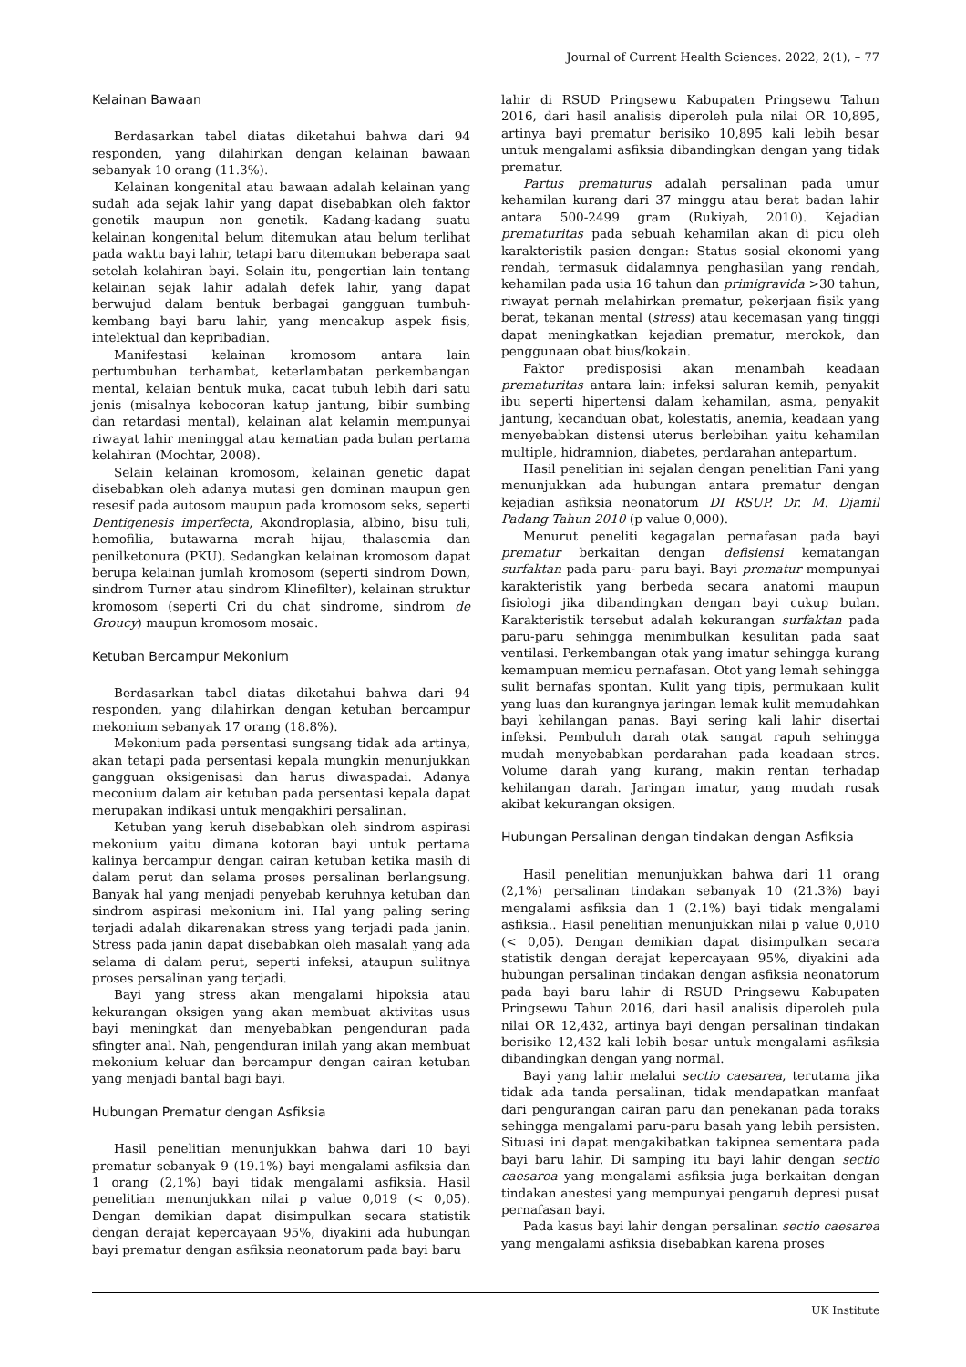Journal of Current Health Sciences. 2022, 2(1), – 77
Kelainan Bawaan
Berdasarkan tabel diatas diketahui bahwa dari 94 responden, yang dilahirkan dengan kelainan bawaan sebanyak 10 orang (11.3%).
Kelainan kongenital atau bawaan adalah kelainan yang sudah ada sejak lahir yang dapat disebabkan oleh faktor genetik maupun non genetik. Kadang-kadang suatu kelainan kongenital belum ditemukan atau belum terlihat pada waktu bayi lahir, tetapi baru ditemukan beberapa saat setelah kelahiran bayi. Selain itu, pengertian lain tentang kelainan sejak lahir adalah defek lahir, yang dapat berwujud dalam bentuk berbagai gangguan tumbuh-kembang bayi baru lahir, yang mencakup aspek fisis, intelektual dan kepribadian.
Manifestasi kelainan kromosom antara lain pertumbuhan terhambat, keterlambatan perkembangan mental, kelaian bentuk muka, cacat tubuh lebih dari satu jenis (misalnya kebocoran katup jantung, bibir sumbing dan retardasi mental), kelainan alat kelamin mempunyai riwayat lahir meninggal atau kematian pada bulan pertama kelahiran (Mochtar, 2008).
Selain kelainan kromosom, kelainan genetic dapat disebabkan oleh adanya mutasi gen dominan maupun gen resesif pada autosom maupun pada kromosom seks, seperti Dentigenesis imperfecta, Akondroplasia, albino, bisu tuli, hemofilia, butawarna merah hijau, thalasemia dan penilketonura (PKU). Sedangkan kelainan kromosom dapat berupa kelainan jumlah kromosom (seperti sindrom Down, sindrom Turner atau sindrom Klinefilter), kelainan struktur kromosom (seperti Cri du chat sindrome, sindrom de Groucy) maupun kromosom mosaic.
Ketuban Bercampur Mekonium
Berdasarkan tabel diatas diketahui bahwa dari 94 responden, yang dilahirkan dengan ketuban bercampur mekonium sebanyak 17 orang (18.8%).
Mekonium pada persentasi sungsang tidak ada artinya, akan tetapi pada persentasi kepala mungkin menunjukkan gangguan oksigenisasi dan harus diwaspadai. Adanya meconium dalam air ketuban pada persentasi kepala dapat merupakan indikasi untuk mengakhiri persalinan.
Ketuban yang keruh disebabkan oleh sindrom aspirasi mekonium yaitu dimana kotoran bayi untuk pertama kalinya bercampur dengan cairan ketuban ketika masih di dalam perut dan selama proses persalinan berlangsung. Banyak hal yang menjadi penyebab keruhnya ketuban dan sindrom aspirasi mekonium ini. Hal yang paling sering terjadi adalah dikarenakan stress yang terjadi pada janin. Stress pada janin dapat disebabkan oleh masalah yang ada selama di dalam perut, seperti infeksi, ataupun sulitnya proses persalinan yang terjadi.
Bayi yang stress akan mengalami hipoksia atau kekurangan oksigen yang akan membuat aktivitas usus bayi meningkat dan menyebabkan pengenduran pada sfingter anal. Nah, pengenduran inilah yang akan membuat mekonium keluar dan bercampur dengan cairan ketuban yang menjadi bantal bagi bayi.
Hubungan Prematur dengan Asfiksia
Hasil penelitian menunjukkan bahwa dari 10 bayi prematur sebanyak 9 (19.1%) bayi mengalami asfiksia dan 1 orang (2,1%) bayi tidak mengalami asfiksia. Hasil penelitian menunjukkan nilai p value 0,019 (< 0,05). Dengan demikian dapat disimpulkan secara statistik dengan derajat kepercayaan 95%, diyakini ada hubungan bayi prematur dengan asfiksia neonatorum pada bayi baru
lahir di RSUD Pringsewu Kabupaten Pringsewu Tahun 2016, dari hasil analisis diperoleh pula nilai OR 10,895, artinya bayi prematur berisiko 10,895 kali lebih besar untuk mengalami asfiksia dibandingkan dengan yang tidak prematur.
Partus prematurus adalah persalinan pada umur kehamilan kurang dari 37 minggu atau berat badan lahir antara 500-2499 gram (Rukiyah, 2010). Kejadian prematuritas pada sebuah kehamilan akan di picu oleh karakteristik pasien dengan: Status sosial ekonomi yang rendah, termasuk didalamnya penghasilan yang rendah, kehamilan pada usia 16 tahun dan primigravida >30 tahun, riwayat pernah melahirkan prematur, pekerjaan fisik yang berat, tekanan mental (stress) atau kecemasan yang tinggi dapat meningkatkan kejadian prematur, merokok, dan penggunaan obat bius/kokain.
Faktor predisposisi akan menambah keadaan prematuritas antara lain: infeksi saluran kemih, penyakit ibu seperti hipertensi dalam kehamilan, asma, penyakit jantung, kecanduan obat, kolestatis, anemia, keadaan yang menyebabkan distensi uterus berlebihan yaitu kehamilan multiple, hidramnion, diabetes, perdarahan antepartum.
Hasil penelitian ini sejalan dengan penelitian Fani yang menunjukkan ada hubungan antara prematur dengan kejadian asfiksia neonatorum DI RSUP. Dr. M. Djamil Padang Tahun 2010 (p value 0,000).
Menurut peneliti kegagalan pernafasan pada bayi prematur berkaitan dengan defisiensi kematangan surfaktan pada paru- paru bayi. Bayi prematur mempunyai karakteristik yang berbeda secara anatomi maupun fisiologi jika dibandingkan dengan bayi cukup bulan. Karakteristik tersebut adalah kekurangan surfaktan pada paru-paru sehingga menimbulkan kesulitan pada saat ventilasi. Perkembangan otak yang imatur sehingga kurang kemampuan memicu pernafasan. Otot yang lemah sehingga sulit bernafas spontan. Kulit yang tipis, permukaan kulit yang luas dan kurangnya jaringan lemak kulit memudahkan bayi kehilangan panas. Bayi sering kali lahir disertai infeksi. Pembuluh darah otak sangat rapuh sehingga mudah menyebabkan perdarahan pada keadaan stres. Volume darah yang kurang, makin rentan terhadap kehilangan darah. Jaringan imatur, yang mudah rusak akibat kekurangan oksigen.
Hubungan Persalinan dengan tindakan dengan Asfiksia
Hasil penelitian menunjukkan bahwa dari 11 orang (2,1%) persalinan tindakan sebanyak 10 (21.3%) bayi mengalami asfiksia dan 1 (2.1%) bayi tidak mengalami asfiksia.. Hasil penelitian menunjukkan nilai p value 0,010 (< 0,05). Dengan demikian dapat disimpulkan secara statistik dengan derajat kepercayaan 95%, diyakini ada hubungan persalinan tindakan dengan asfiksia neonatorum pada bayi baru lahir di RSUD Pringsewu Kabupaten Pringsewu Tahun 2016, dari hasil analisis diperoleh pula nilai OR 12,432, artinya bayi dengan persalinan tindakan berisiko 12,432 kali lebih besar untuk mengalami asfiksia dibandingkan dengan yang normal.
Bayi yang lahir melalui sectio caesarea, terutama jika tidak ada tanda persalinan, tidak mendapatkan manfaat dari pengurangan cairan paru dan penekanan pada toraks sehingga mengalami paru-paru basah yang lebih persisten. Situasi ini dapat mengakibatkan takipnea sementara pada bayi baru lahir. Di samping itu bayi lahir dengan sectio caesarea yang mengalami asfiksia juga berkaitan dengan tindakan anestesi yang mempunyai pengaruh depresi pusat pernafasan bayi.
Pada kasus bayi lahir dengan persalinan sectio caesarea yang mengalami asfiksia disebabkan karena proses
UK Institute